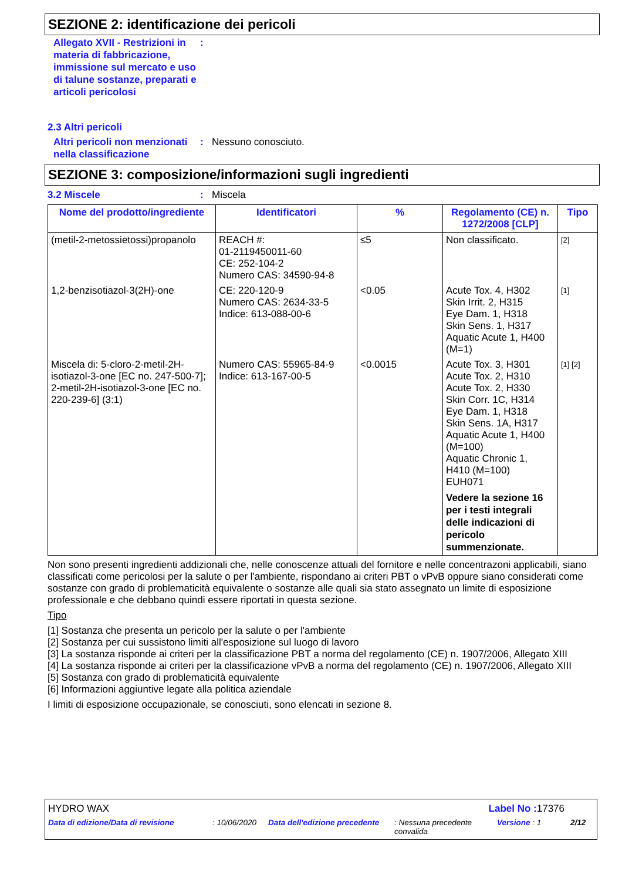SEZIONE 2: identificazione dei pericoli
Allegato XVII - Restrizioni in materia di fabbricazione, immissione sul mercato e uso di talune sostanze, preparati e articoli pericolosi
:
2.3 Altri pericoli
Altri pericoli non menzionati nella classificazione
: Nessuno conosciuto.
SEZIONE 3: composizione/informazioni sugli ingredienti
3.2 Miscele : Miscela
| Nome del prodotto/ingrediente | Identificatori | % | Regolamento (CE) n. 1272/2008 [CLP] | Tipo |
| --- | --- | --- | --- | --- |
| (metil-2-metossietossi)propanolo | REACH #: 01-2119450011-60 CE: 252-104-2 Numero CAS: 34590-94-8 | ≤5 | Non classificato. | [2] |
| 1,2-benzisotiazol-3(2H)-one | CE: 220-120-9 Numero CAS: 2634-33-5 Indice: 613-088-00-6 | <0.05 | Acute Tox. 4, H302 Skin Irrit. 2, H315 Eye Dam. 1, H318 Skin Sens. 1, H317 Aquatic Acute 1, H400 (M=1) | [1] |
| Miscela di: 5-cloro-2-metil-2H-isotiazol-3-one [EC no. 247-500-7]; 2-metil-2H-isotiazol-3-one [EC no. 220-239-6] (3:1) | Numero CAS: 55965-84-9 Indice: 613-167-00-5 | <0.0015 | Acute Tox. 3, H301 Acute Tox. 2, H310 Acute Tox. 2, H330 Skin Corr. 1C, H314 Eye Dam. 1, H318 Skin Sens. 1A, H317 Aquatic Acute 1, H400 (M=100) Aquatic Chronic 1, H410 (M=100) EUH071 Vedere la sezione 16 per i testi integrali delle indicazioni di pericolo summenzionate. | [1] [2] |
Non sono presenti ingredienti addizionali che, nelle conoscenze attuali del fornitore e nelle concentrazoni applicabili, siano classificati come pericolosi per la salute o per l'ambiente, rispondano ai criteri PBT o vPvB oppure siano considerati come sostanze con grado di problematicità equivalente o sostanze alle quali sia stato assegnato un limite di esposizione professionale e che debbano quindi essere riportati in questa sezione.
Tipo
[1] Sostanza che presenta un pericolo per la salute o per l'ambiente
[2] Sostanza per cui sussistono limiti all'esposizione sul luogo di lavoro
[3] La sostanza risponde ai criteri per la classificazione PBT a norma del regolamento (CE) n. 1907/2006, Allegato XIII
[4] La sostanza risponde ai criteri per la classificazione vPvB a norma del regolamento (CE) n. 1907/2006, Allegato XIII
[5] Sostanza con grado di problematicità equivalente
[6] Informazioni aggiuntive legate alla politica aziendale
I limiti di esposizione occupazionale, se conosciuti, sono elencati in sezione 8.
HYDRO WAX Label No : 17376
Data di edizione/Data di revisione: 10/06/2020 Data dell'edizione precedente: Nessuna precedente convalida Versione : 1 2/12